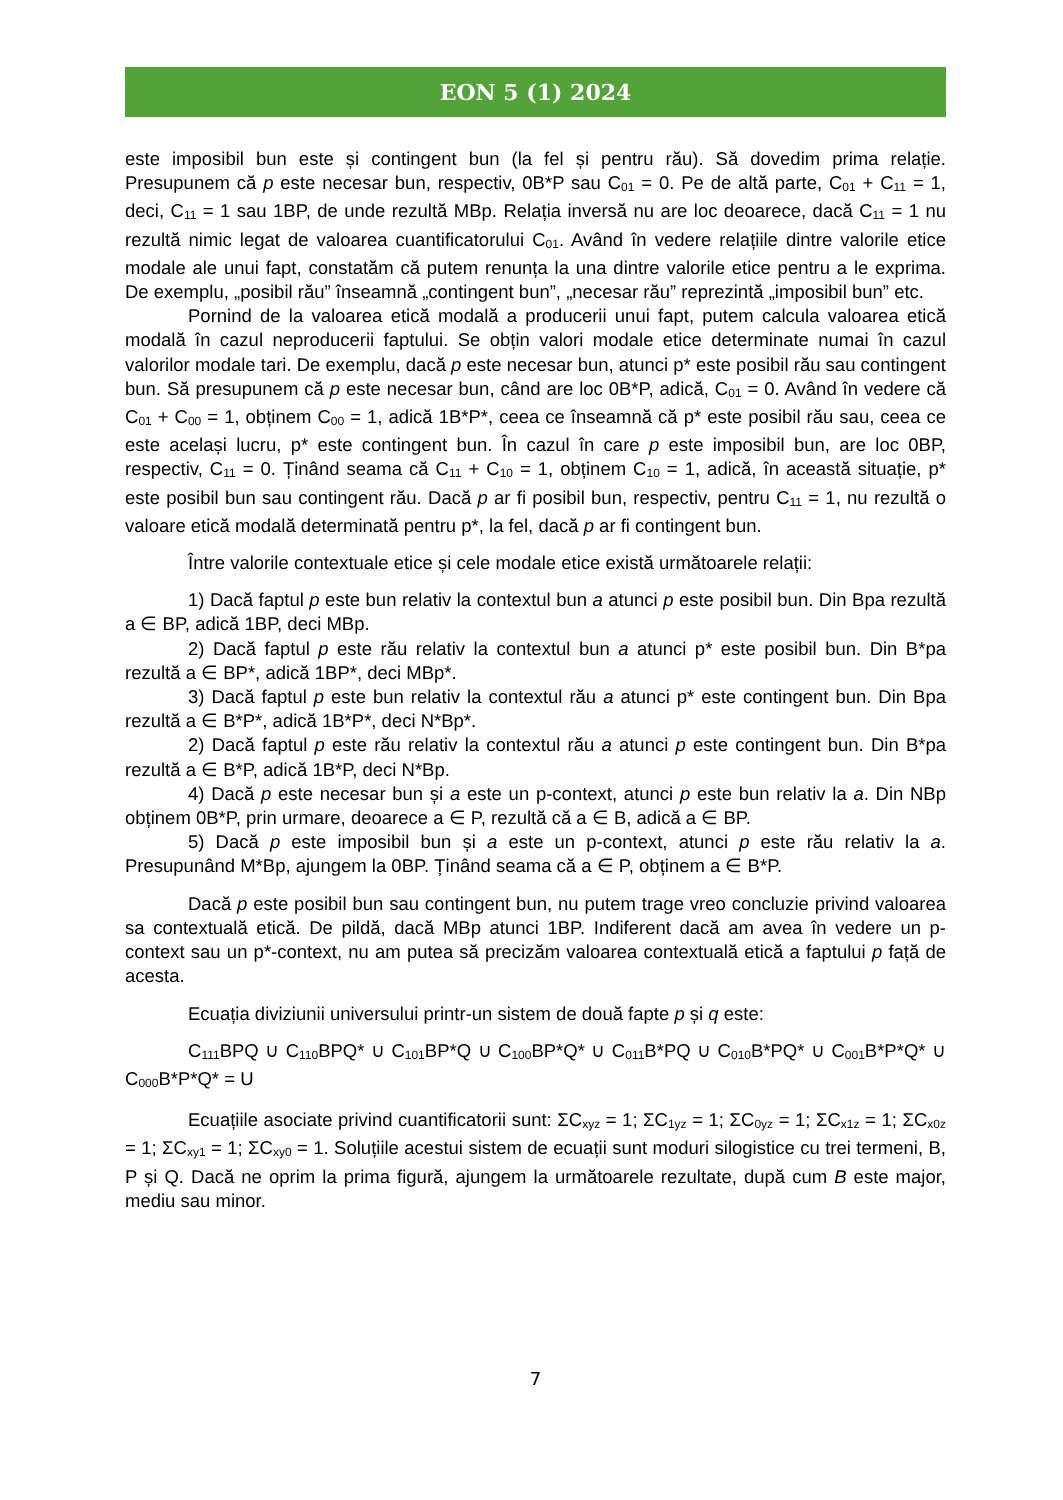EON 5 (1) 2024
este imposibil bun este și contingent bun (la fel și pentru rău). Să dovedim prima relație. Presupunem că p este necesar bun, respectiv, 0B*P sau C<sub>01</sub> = 0. Pe de altă parte, C<sub>01</sub> + C<sub>11</sub> = 1, deci, C<sub>11</sub> = 1 sau 1BP, de unde rezultă MBp. Relația inversă nu are loc deoarece, dacă C<sub>11</sub> = 1 nu rezultă nimic legat de valoarea cuantificatorului C<sub>01</sub>. Având în vedere relațiile dintre valorile etice modale ale unui fapt, constatăm că putem renunța la una dintre valorile etice pentru a le exprima. De exemplu, „posibil rău” înseamnă „contingent bun”, „necesar rău” reprezintă „imposibil bun” etc.
Pornind de la valoarea etică modală a producerii unui fapt, putem calcula valoarea etică modală în cazul neproducerii faptului. Se obțin valori modale etice determinate numai în cazul valorilor modale tari. De exemplu, dacă p este necesar bun, atunci p* este posibil rău sau contingent bun. Să presupunem că p este necesar bun, când are loc 0B*P, adică, C<sub>01</sub> = 0. Având în vedere că C<sub>01</sub> + C<sub>00</sub> = 1, obținem C<sub>00</sub> = 1, adică 1B*P*, ceea ce înseamnă că p* este posibil rău sau, ceea ce este același lucru, p* este contingent bun. În cazul în care p este imposibil bun, are loc 0BP, respectiv, C<sub>11</sub> = 0. Ținând seama că C<sub>11</sub> + C<sub>10</sub> = 1, obținem C<sub>10</sub> = 1, adică, în această situație, p* este posibil bun sau contingent rău. Dacă p ar fi posibil bun, respectiv, pentru C<sub>11</sub> = 1, nu rezultă o valoare etică modală determinată pentru p*, la fel, dacă p ar fi contingent bun.
Între valorile contextuale etice și cele modale etice există următoarele relații:
1) Dacă faptul p este bun relativ la contextul bun a atunci p este posibil bun. Din Bpa rezultă a ∈ BP, adică 1BP, deci MBp.
2) Dacă faptul p este rău relativ la contextul bun a atunci p* este posibil bun. Din B*pa rezultă a ∈ BP*, adică 1BP*, deci MBp*.
3) Dacă faptul p este bun relativ la contextul rău a atunci p* este contingent bun. Din Bpa rezultă a ∈ B*P*, adică 1B*P*, deci N*Bp*.
2) Dacă faptul p este rău relativ la contextul rău a atunci p este contingent bun. Din B*pa rezultă a ∈ B*P, adică 1B*P, deci N*Bp.
4) Dacă p este necesar bun și a este un p-context, atunci p este bun relativ la a. Din NBp obținem 0B*P, prin urmare, deoarece a ∈ P, rezultă că a ∈ B, adică a ∈ BP.
5) Dacă p este imposibil bun și a este un p-context, atunci p este rău relativ la a. Presupunând M*Bp, ajungem la 0BP. Ținând seama că a ∈ P, obținem a ∈ B*P.
Dacă p este posibil bun sau contingent bun, nu putem trage vreo concluzie privind valoarea sa contextuală etică. De pildă, dacă MBp atunci 1BP. Indiferent dacă am avea în vedere un p-context sau un p*-context, nu am putea să precizăm valoarea contextuală etică a faptului p față de acesta.
Ecuația diviziunii universului printr-un sistem de două fapte p și q este:
C<sub>111</sub>BPQ ∪ C<sub>110</sub>BPQ* ∪ C<sub>101</sub>BP*Q ∪ C<sub>100</sub>BP*Q* ∪ C<sub>011</sub>B*PQ ∪ C<sub>010</sub>B*PQ* ∪ C<sub>001</sub>B*P*Q* ∪ C<sub>000</sub>B*P*Q* = U
Ecuațiile asociate privind cuantificatorii sunt: ΣC<sub>xyz</sub> = 1; ΣC<sub>1yz</sub> = 1; ΣC<sub>0yz</sub> = 1; ΣC<sub>x1z</sub> = 1; ΣC<sub>x0z</sub> = 1; ΣC<sub>xy1</sub> = 1; ΣC<sub>xy0</sub> = 1. Soluțiile acestui sistem de ecuații sunt moduri silogistice cu trei termeni, B, P și Q. Dacă ne oprim la prima figură, ajungem la următoarele rezultate, după cum B este major, mediu sau minor.
7